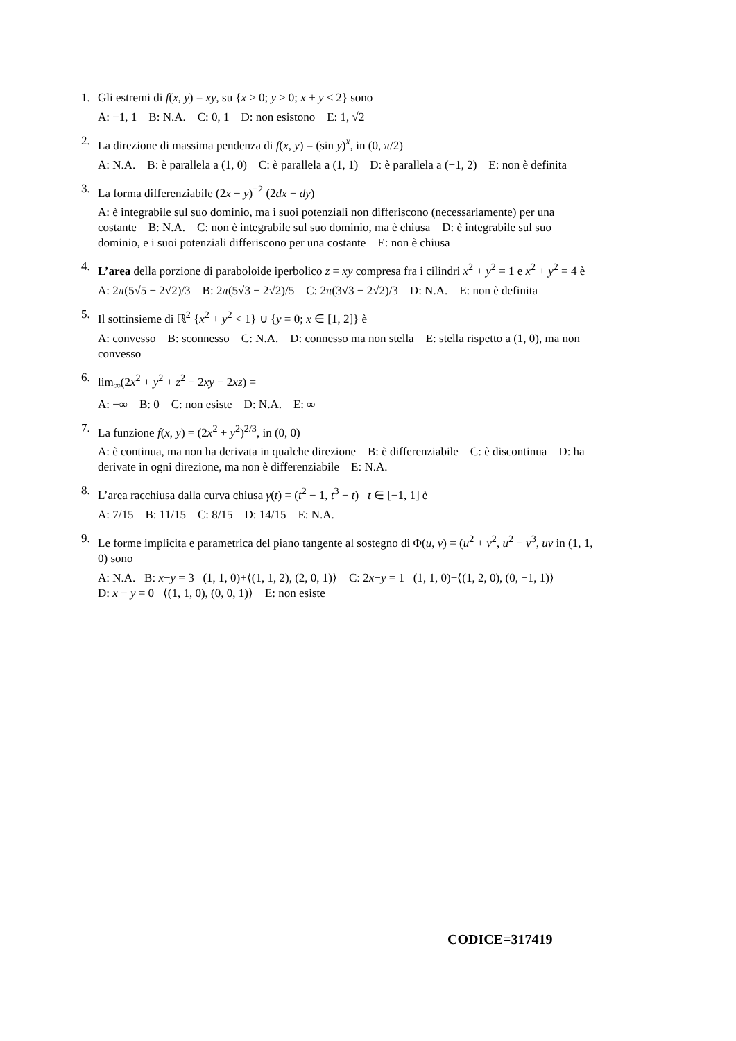1. Gli estremi di f(x, y) = xy, su {x ≥ 0; y ≥ 0; x + y ≤ 2} sono
A: −1, 1 B: N.A. C: 0, 1 D: non esistono E: 1, √2
2. La direzione di massima pendenza di f(x, y) = (sin y)<sup>x</sup>, in (0, π/2)
A: N.A. B: è parallela a (1, 0) C: è parallela a (1, 1) D: è parallela a (−1, 2) E: non è definita
3. La forma differenziabile (2x − y)<sup>−2</sup> (2dx − dy)
A: è integrabile sul suo dominio, ma i suoi potenziali non differiscono (necessariamente) per una costante B: N.A. C: non è integrabile sul suo dominio, ma è chiusa D: è integrabile sul suo dominio, e i suoi potenziali differiscono per una costante E: non è chiusa
4. L’area della porzione di paraboloide iperbolico z = xy compresa fra i cilindri x<sup>2</sup> + y<sup>2</sup> = 1 e x<sup>2</sup> + y<sup>2</sup> = 4 è
A: 2π(5√5 − 2√2)/3 B: 2π(5√3 − 2√2)/5 C: 2π(3√3 − 2√2)/3 D: N.A. E: non è definita
5. Il sottinsieme di ℝ<sup>2</sup> {x<sup>2</sup> + y<sup>2</sup> < 1} ∪ {y = 0; x ∈ [1, 2]} è
A: convesso B: sconnesso C: N.A. D: connesso ma non stella E: stella rispetto a (1, 0), ma non convesso
6. lim<sub>∞</sub>(2x<sup>2</sup> + y<sup>2</sup> + z<sup>2</sup> − 2xy − 2xz) =
A: −∞ B: 0 C: non esiste D: N.A. E: ∞
7. La funzione f(x, y) = (2x<sup>2</sup> + y<sup>2</sup>)<sup>2/3</sup>, in (0, 0)
A: è continua, ma non ha derivata in qualche direzione B: è differenziabile C: è discontinua D: ha derivate in ogni direzione, ma non è differenziabile E: N.A.
8. L’area racchiusa dalla curva chiusa γ(t) = (t<sup>2</sup> − 1, t<sup>3</sup> − t) t ∈ [−1, 1] è
A: 7/15 B: 11/15 C: 8/15 D: 14/15 E: N.A.
9. Le forme implicita e parametrica del piano tangente al sostegno di Φ(u, v) = (u<sup>2</sup> + v<sup>2</sup>, u<sup>2</sup> − v<sup>3</sup>, uv in (1, 1, 0) sono
A: N.A. B: x−y = 3 (1, 1, 0)+⟨(1, 1, 2), (2, 0, 1)⟩ C: 2x−y = 1 (1, 1, 0)+⟨(1, 2, 0), (0, −1, 1)⟩
D: x − y = 0 ⟨(1, 1, 0), (0, 0, 1)⟩ E: non esiste
CODICE=317419